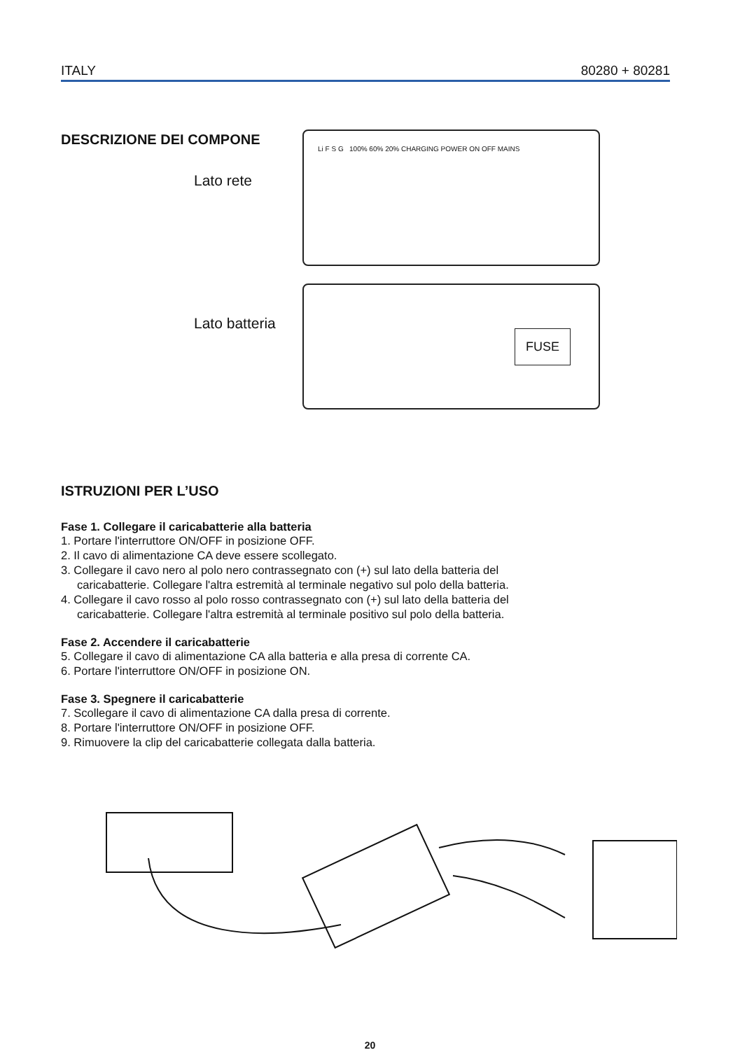ITALY 80280 + 80281
DESCRIZIONE DEI COMPONE
Lato rete
Lato batteria
Li F S G 100% 60% 20% CHARGING POWER ON OFF MAINS
FUSE
ISTRUZIONI PER L’USO
Fase 1. Collegare il caricabatterie alla batteria
1. Portare l'interruttore ON/OFF in posizione OFF.
2. Il cavo di alimentazione CA deve essere scollegato.
3. Collegare il cavo nero al polo nero contrassegnato con (+) sul lato della batteria del
caricabatterie. Collegare l'altra estremità al terminale negativo sul polo della batteria.
4. Collegare il cavo rosso al polo rosso contrassegnato con (+) sul lato della batteria del
caricabatterie. Collegare l'altra estremità al terminale positivo sul polo della batteria.
Fase 2. Accendere il caricabatterie
5. Collegare il cavo di alimentazione CA alla batteria e alla presa di corrente CA.
6. Portare l'interruttore ON/OFF in posizione ON.
Fase 3. Spegnere il caricabatterie
7. Scollegare il cavo di alimentazione CA dalla presa di corrente.
8. Portare l'interruttore ON/OFF in posizione OFF.
9. Rimuovere la clip del caricabatterie collegata dalla batteria.
20